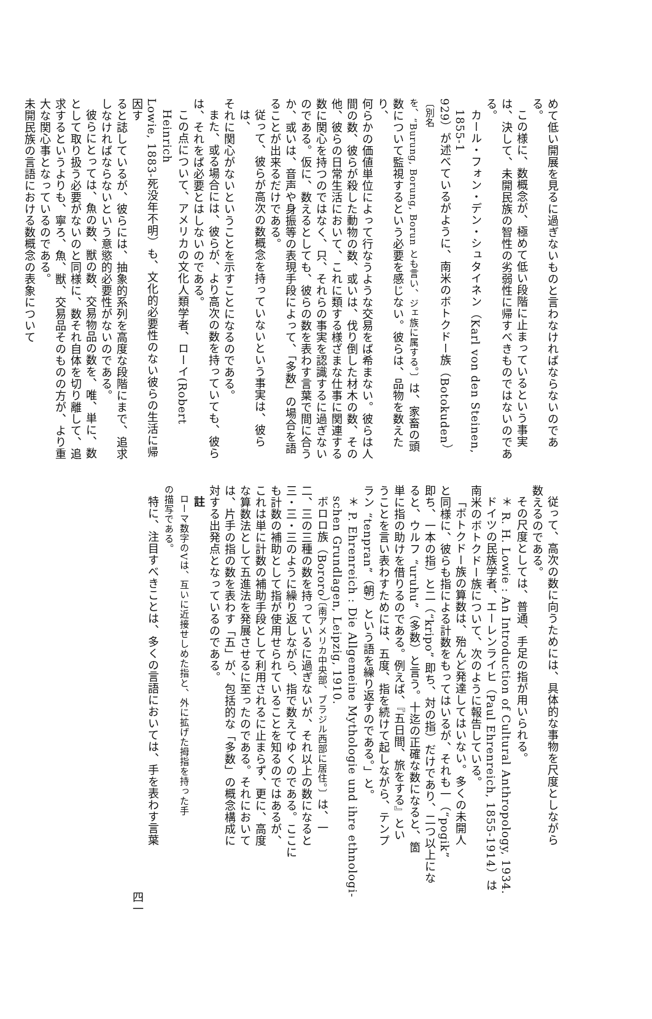めて低い開展を見るに過ぎないものと言わなければならないのである。
この様に、数概念が、極めて低い段階に止まっているという事実
は、決して、未開民族の智性の劣弱性に帰すべきものではないのであ
る。
カール・フォン・デン・シュタイネン（Karl von den Steinen, 1855-1
929）が述べているがように、南米のボトクドー族（Botokuden）〔別名
を、“Burung, Borung, Borun とも言い、ジェ族に属する。〕は、家畜の頭
数について監視するという必要を感じない。彼らは、品物を数えたり、
何らかの価値単位によって行なうような交易をば希まない。彼らは人
間の数、彼らが殺した動物の数、或いは、伐り倒した材木の数、その
他、彼らの日常生活において、これに類する様ざまな仕事に関連する
数に関心を持つのではなく、只、それらの事実を認識するに過ぎない
のである。仮に、数えるとしても、彼らの数を表わす言葉で間に合う
か、或いは、音声や身振等の表現手段によって、「多数」の場合を語
ることが出来るだけである。
従って、彼らが高次の数概念を持っていないという事実は、彼らは、
それに関心がないということを示すことになるのである。
また、或る場合には、彼らが、より高次の数を持っていても、彼ら
は、それをば必要とはしないのである。
この点について、アメリカの文化人類学者、ローイ(Robert Heinrich
Lowie, 1883-死没年不明）も、文化的必要性のない彼らの生活に帰因す
ると誌しているが、彼らには、抽象的系列を高度な段階にまで、追求
しなければならないという意慾的必要性がないのである。
彼らにとっては、魚の数、獣の数、交易物品の数を、唯、単に、数
として取り扱う必要がないのと同様に、数それ自体を切り離して、追
求するというよりも、寧ろ、魚、獣、交易品そのものの方が、より重
大な関心事となっているのである。
未開民族の言語における数概念の表象について
従って、高次の数に向うためには、具体的な事物を尺度としながら
数えるのである。
その尺度としては、普通、手足の指が用いられる。
＊ R. H. Lowie : An Introduction of Cultural Anthropology, 1934.
ドイツの民族学者、エーレンライヒ（Paul Ehrenreich, 1855-1914）は
南米のボトクドー族について、次のように報告している。
「ボトクドー族の算数は、殆んど発達してはいない。多くの未開人
と同様に、彼らも指による計数をもってはいるが、それも一（“pogik”
即ち、一本の指）と二（“kripo” 即ち、対の指）だけであり、二つ以上にな
ると、ウルフ “uruhu”（多数）と言う。十迄の正確な数になると、箇
単に指の助けを借りるのである。例えば、『五日間、旅をする』とい
うことを言い表わすためには、五度、指を続けて起しながら、テンプ
ラン “tenpran”（朝）という語を繰り返すのである。」と。
＊ P. Ehrenreich : Die Allgemeine Mythologie und ihre ethnologi-
schen Grundlagen, Leipzig, 1910.
ボロロ族（Bororo）〔南アメリカ中央部、ブラジル西部に居住。〕は、一
二、三の三種の数を持っているに過ぎないが、それ以上の数になると
三・三・三のように繰り返しながら、指で数えてゆくのである。ここに
も計数の補助として指が使用せられていることを知るのではあるが、
これは単に計数の補助手段として利用されるに止まらず、更に、高度
な算数法として五進法を発展させるに至ったのである。それにおいて
は、片手の指の数を表わす「五」が、包括的な「多数」の概念構成に
対する出発点となっているのである。
註
ローマ数字のVは、互いに近接せしめた指と、外に拡げた拇指を持った手
の描写である。
特に、注目すべきことは、多くの言語においては、手を表わす言葉
四一